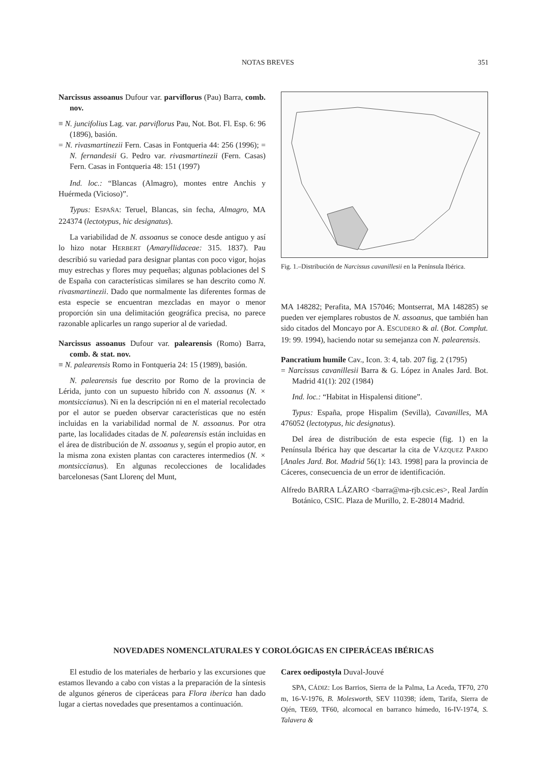NOTAS BREVES 351
Narcissus assoanus Dufour var. parviflorus (Pau) Barra, comb. nov.
≡ N. juncifolius Lag. var. parviflorus Pau, Not. Bot. Fl. Esp. 6: 96 (1896), basión.
= N. rivasmartinezii Fern. Casas in Fontqueria 44: 256 (1996); = N. fernandesii G. Pedro var. rivasmartinezii (Fern. Casas) Fern. Casas in Fontqueria 48: 151 (1997)
Ind. loc.: “Blancas (Almagro), montes entre Anchis y Huérmeda (Vicioso)”.
Typus: ESPAÑA: Teruel, Blancas, sin fecha, Almagro, MA 224374 (lectotypus, hic designatus).
La variabilidad de N. assoanus se conoce desde antiguo y así lo hizo notar HERBERT (Amaryllidaceae: 315. 1837). Pau describió su variedad para designar plantas con poco vigor, hojas muy estrechas y flores muy pequeñas; algunas poblaciones del S de España con características similares se han descrito como N. rivasmartinezii. Dado que normalmente las diferentes formas de esta especie se encuentran mezcladas en mayor o menor proporción sin una delimitación geográfica precisa, no parece razonable aplicarles un rango superior al de variedad.
Narcissus assoanus Dufour var. palearensis (Romo) Barra, comb. & stat. nov.
≡ N. palearensis Romo in Fontqueria 24: 15 (1989), basión.
N. palearensis fue descrito por Romo de la provincia de Lérida, junto con un supuesto híbrido con N. assoanus (N. × montsiccianus). Ni en la descripción ni en el material recolectado por el autor se pueden observar características que no estén incluidas en la variabilidad normal de N. assoanus. Por otra parte, las localidades citadas de N. palearensis están incluidas en el área de distribución de N. assoanus y, según el propio autor, en la misma zona existen plantas con caracteres intermedios (N. × montsiccianus). En algunas recolecciones de localidades barcelonesas (Sant Llorenç del Munt,
Fig. 1.–Distribución de Narcissus cavanillesii en la Península Ibérica.
MA 148282; Perafita, MA 157046; Montserrat, MA 148285) se pueden ver ejemplares robustos de N. assoanus, que también han sido citados del Moncayo por A. ESCUDERO & al. (Bot. Complut. 19: 99. 1994), haciendo notar su semejanza con N. palearensis.
Pancratium humile Cav., Icon. 3: 4, tab. 207 fig. 2 (1795)
= Narcissus cavanillesii Barra & G. López in Anales Jard. Bot. Madrid 41(1): 202 (1984)
Ind. loc.: “Habitat in Hispalensi ditione”.
Typus: España, prope Hispalim (Sevilla), Cavanilles, MA 476052 (lectotypus, hic designatus).
Del área de distribución de esta especie (fig. 1) en la Península Ibérica hay que descartar la cita de VÁZQUEZ PARDO [Anales Jard. Bot. Madrid 56(1): 143. 1998] para la provincia de Cáceres, consecuencia de un error de identificación.
Alfredo BARRA LÁZARO <barra@ma-rjb.csic.es>, Real Jardín Botánico, CSIC. Plaza de Murillo, 2. E-28014 Madrid.
NOVEDADES NOMENCLATURALES Y COROLÓGICAS EN CIPERÁCEAS IBÉRICAS
El estudio de los materiales de herbario y las excursiones que estamos llevando a cabo con vistas a la preparación de la síntesis de algunos géneros de ciperáceas para Flora iberica han dado lugar a ciertas novedades que presentamos a continuación.
Carex oedipostyla Duval-Jouvé
SPA, CÁDIZ: Los Barrios, Sierra de la Palma, La Aceda, TF70, 270 m, 16-V-1976, B. Molesworth, SEV 110398; ídem, Tarifa, Sierra de Ojén, TE69, TF60, alcornocal en barranco húmedo, 16-IV-1974, S. Talavera &